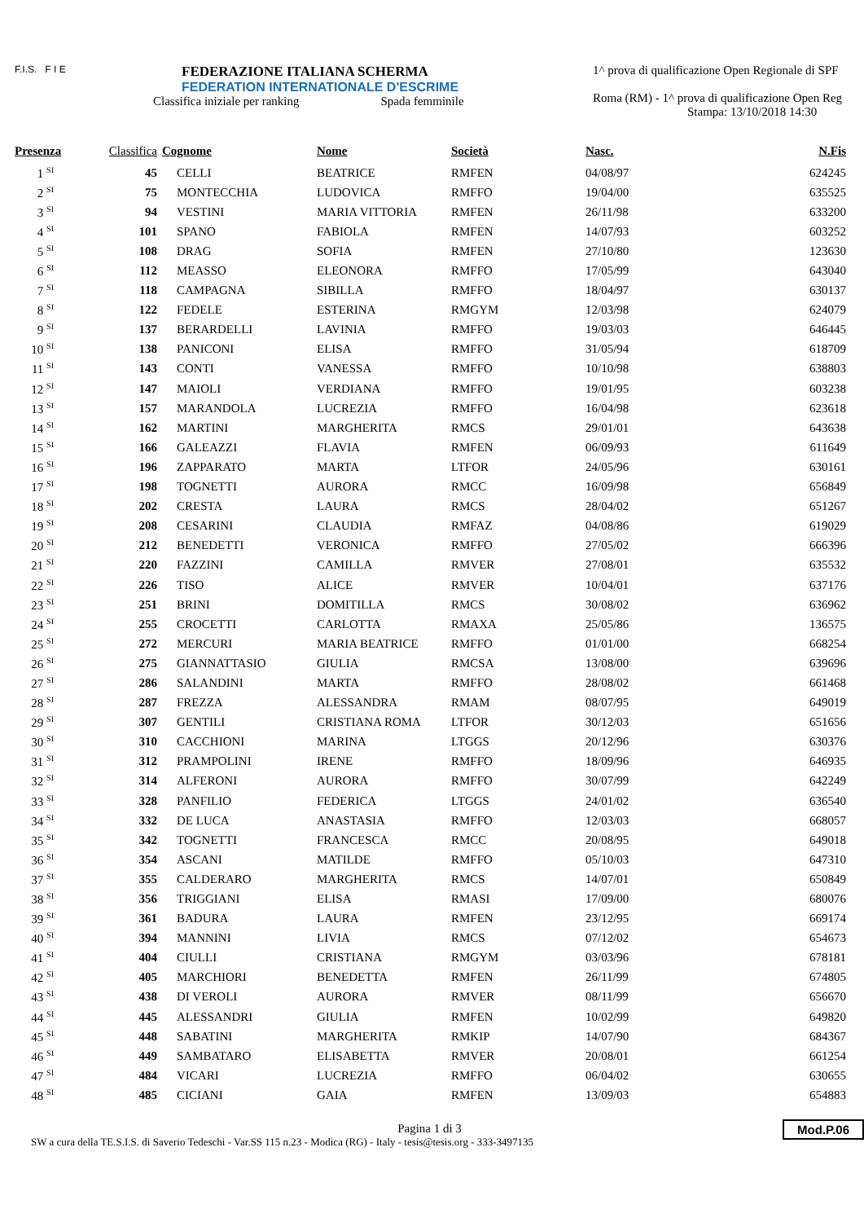F.I.S. F I E
FEDERAZIONE ITALIANA SCHERMA
FEDERATION INTERNATIONALE D'ESCRIME
Classifica iniziale per ranking Spada femminile
1^ prova di qualificazione Open Regionale di SPF
Roma (RM) - 1^ prova di qualificazione Open Reg
Stampa: 13/10/2018 14:30
| Presenza | Classifica | Cognome | Nome | Società | Nasc. | N.Fis |
| --- | --- | --- | --- | --- | --- | --- |
| 1 <sup>SI</sup> | 45 | CELLI | BEATRICE | RMFEN | 04/08/97 | 624245 |
| 2 <sup>SI</sup> | 75 | MONTECCHIA | LUDOVICA | RMFFO | 19/04/00 | 635525 |
| 3 <sup>SI</sup> | 94 | VESTINI | MARIA VITTORIA | RMFEN | 26/11/98 | 633200 |
| 4 <sup>SI</sup> | 101 | SPANO | FABIOLA | RMFEN | 14/07/93 | 603252 |
| 5 <sup>SI</sup> | 108 | DRAG | SOFIA | RMFEN | 27/10/80 | 123630 |
| 6 <sup>SI</sup> | 112 | MEASSO | ELEONORA | RMFFO | 17/05/99 | 643040 |
| 7 <sup>SI</sup> | 118 | CAMPAGNA | SIBILLA | RMFFO | 18/04/97 | 630137 |
| 8 <sup>SI</sup> | 122 | FEDELE | ESTERINA | RMGYM | 12/03/98 | 624079 |
| 9 <sup>SI</sup> | 137 | BERARDELLI | LAVINIA | RMFFO | 19/03/03 | 646445 |
| 10 <sup>SI</sup> | 138 | PANICONI | ELISA | RMFFO | 31/05/94 | 618709 |
| 11 <sup>SI</sup> | 143 | CONTI | VANESSA | RMFFO | 10/10/98 | 638803 |
| 12 <sup>SI</sup> | 147 | MAIOLI | VERDIANA | RMFFO | 19/01/95 | 603238 |
| 13 <sup>SI</sup> | 157 | MARANDOLA | LUCREZIA | RMFFO | 16/04/98 | 623618 |
| 14 <sup>SI</sup> | 162 | MARTINI | MARGHERITA | RMCS | 29/01/01 | 643638 |
| 15 <sup>SI</sup> | 166 | GALEAZZI | FLAVIA | RMFEN | 06/09/93 | 611649 |
| 16 <sup>SI</sup> | 196 | ZAPPARATO | MARTA | LTFOR | 24/05/96 | 630161 |
| 17 <sup>SI</sup> | 198 | TOGNETTI | AURORA | RMCC | 16/09/98 | 656849 |
| 18 <sup>SI</sup> | 202 | CRESTA | LAURA | RMCS | 28/04/02 | 651267 |
| 19 <sup>SI</sup> | 208 | CESARINI | CLAUDIA | RMFAZ | 04/08/86 | 619029 |
| 20 <sup>SI</sup> | 212 | BENEDETTI | VERONICA | RMFFO | 27/05/02 | 666396 |
| 21 <sup>SI</sup> | 220 | FAZZINI | CAMILLA | RMVER | 27/08/01 | 635532 |
| 22 <sup>SI</sup> | 226 | TISO | ALICE | RMVER | 10/04/01 | 637176 |
| 23 <sup>SI</sup> | 251 | BRINI | DOMITILLA | RMCS | 30/08/02 | 636962 |
| 24 <sup>SI</sup> | 255 | CROCETTI | CARLOTTA | RMAXA | 25/05/86 | 136575 |
| 25 <sup>SI</sup> | 272 | MERCURI | MARIA BEATRICE | RMFFO | 01/01/00 | 668254 |
| 26 <sup>SI</sup> | 275 | GIANNATTASIO | GIULIA | RMCSA | 13/08/00 | 639696 |
| 27 <sup>SI</sup> | 286 | SALANDINI | MARTA | RMFFO | 28/08/02 | 661468 |
| 28 <sup>SI</sup> | 287 | FREZZA | ALESSANDRA | RMAM | 08/07/95 | 649019 |
| 29 <sup>SI</sup> | 307 | GENTILI | CRISTIANA ROMA | LTFOR | 30/12/03 | 651656 |
| 30 <sup>SI</sup> | 310 | CACCHIONI | MARINA | LTGGS | 20/12/96 | 630376 |
| 31 <sup>SI</sup> | 312 | PRAMPOLINI | IRENE | RMFFO | 18/09/96 | 646935 |
| 32 <sup>SI</sup> | 314 | ALFERONI | AURORA | RMFFO | 30/07/99 | 642249 |
| 33 <sup>SI</sup> | 328 | PANFILIO | FEDERICA | LTGGS | 24/01/02 | 636540 |
| 34 <sup>SI</sup> | 332 | DE LUCA | ANASTASIA | RMFFO | 12/03/03 | 668057 |
| 35 <sup>SI</sup> | 342 | TOGNETTI | FRANCESCA | RMCC | 20/08/95 | 649018 |
| 36 <sup>SI</sup> | 354 | ASCANI | MATILDE | RMFFO | 05/10/03 | 647310 |
| 37 <sup>SI</sup> | 355 | CALDERARO | MARGHERITA | RMCS | 14/07/01 | 650849 |
| 38 <sup>SI</sup> | 356 | TRIGGIANI | ELISA | RMASI | 17/09/00 | 680076 |
| 39 <sup>SI</sup> | 361 | BADURA | LAURA | RMFEN | 23/12/95 | 669174 |
| 40 <sup>SI</sup> | 394 | MANNINI | LIVIA | RMCS | 07/12/02 | 654673 |
| 41 <sup>SI</sup> | 404 | CIULLI | CRISTIANA | RMGYM | 03/03/96 | 678181 |
| 42 <sup>SI</sup> | 405 | MARCHIORI | BENEDETTA | RMFEN | 26/11/99 | 674805 |
| 43 <sup>SI</sup> | 438 | DI VEROLI | AURORA | RMVER | 08/11/99 | 656670 |
| 44 <sup>SI</sup> | 445 | ALESSANDRI | GIULIA | RMFEN | 10/02/99 | 649820 |
| 45 <sup>SI</sup> | 448 | SABATINI | MARGHERITA | RMKIP | 14/07/90 | 684367 |
| 46 <sup>SI</sup> | 449 | SAMBATARO | ELISABETTA | RMVER | 20/08/01 | 661254 |
| 47 <sup>SI</sup> | 484 | VICARI | LUCREZIA | RMFFO | 06/04/02 | 630655 |
| 48 <sup>SI</sup> | 485 | CICIANI | GAIA | RMFEN | 13/09/03 | 654883 |
Pagina 1 di 3
SW a cura della TE.S.I.S. di Saverio Tedeschi - Var.SS 115 n.23 - Modica (RG) - Italy - tesis@tesis.org - 333-3497135 Mod.P.06